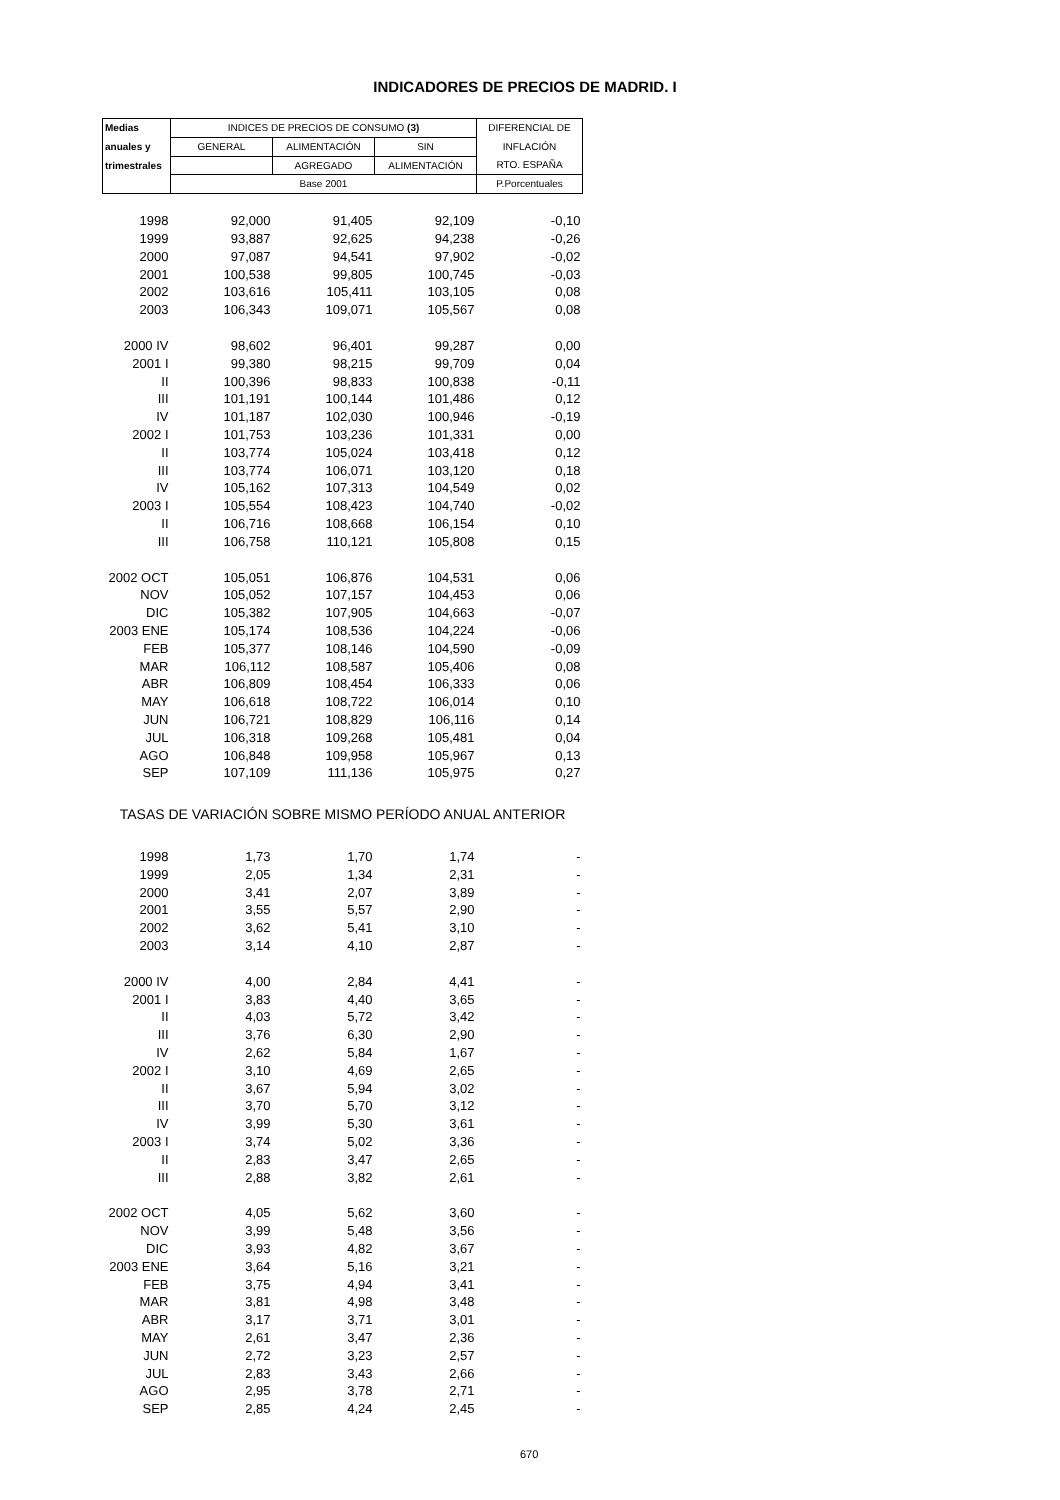INDICADORES DE PRECIOS DE MADRID. I
| Medias | INDICES DE PRECIOS DE CONSUMO (3) | | | DIFERENCIAL DE |
| --- | --- | --- | --- | --- |
| anuales y | GENERAL | ALIMENTACIÓN | SIN | INFLACIÓN |
| trimestrales | | AGREGADO | ALIMENTACIÓN | RTO. ESPAÑA |
| | Base 2001 | | | P.Porcentuales |
| 1998 | 92,000 | 91,405 | 92,109 | -0,10 |
| 1999 | 93,887 | 92,625 | 94,238 | -0,26 |
| 2000 | 97,087 | 94,541 | 97,902 | -0,02 |
| 2001 | 100,538 | 99,805 | 100,745 | -0,03 |
| 2002 | 103,616 | 105,411 | 103,105 | 0,08 |
| 2003 | 106,343 | 109,071 | 105,567 | 0,08 |
| 2000 IV | 98,602 | 96,401 | 99,287 | 0,00 |
| 2001 I | 99,380 | 98,215 | 99,709 | 0,04 |
| II | 100,396 | 98,833 | 100,838 | -0,11 |
| III | 101,191 | 100,144 | 101,486 | 0,12 |
| IV | 101,187 | 102,030 | 100,946 | -0,19 |
| 2002 I | 101,753 | 103,236 | 101,331 | 0,00 |
| II | 103,774 | 105,024 | 103,418 | 0,12 |
| III | 103,774 | 106,071 | 103,120 | 0,18 |
| IV | 105,162 | 107,313 | 104,549 | 0,02 |
| 2003 I | 105,554 | 108,423 | 104,740 | -0,02 |
| II | 106,716 | 108,668 | 106,154 | 0,10 |
| III | 106,758 | 110,121 | 105,808 | 0,15 |
| 2002 OCT | 105,051 | 106,876 | 104,531 | 0,06 |
| NOV | 105,052 | 107,157 | 104,453 | 0,06 |
| DIC | 105,382 | 107,905 | 104,663 | -0,07 |
| 2003 ENE | 105,174 | 108,536 | 104,224 | -0,06 |
| FEB | 105,377 | 108,146 | 104,590 | -0,09 |
| MAR | 106,112 | 108,587 | 105,406 | 0,08 |
| ABR | 106,809 | 108,454 | 106,333 | 0,06 |
| MAY | 106,618 | 108,722 | 106,014 | 0,10 |
| JUN | 106,721 | 108,829 | 106,116 | 0,14 |
| JUL | 106,318 | 109,268 | 105,481 | 0,04 |
| AGO | 106,848 | 109,958 | 105,967 | 0,13 |
| SEP | 107,109 | 111,136 | 105,975 | 0,27 |
| TASAS DE VARIACIÓN SOBRE MISMO PERÍODO ANUAL ANTERIOR | | | | |
| 1998 | 1,73 | 1,70 | 1,74 | - |
| 1999 | 2,05 | 1,34 | 2,31 | - |
| 2000 | 3,41 | 2,07 | 3,89 | - |
| 2001 | 3,55 | 5,57 | 2,90 | - |
| 2002 | 3,62 | 5,41 | 3,10 | - |
| 2003 | 3,14 | 4,10 | 2,87 | - |
| 2000 IV | 4,00 | 2,84 | 4,41 | - |
| 2001 I | 3,83 | 4,40 | 3,65 | - |
| II | 4,03 | 5,72 | 3,42 | - |
| III | 3,76 | 6,30 | 2,90 | - |
| IV | 2,62 | 5,84 | 1,67 | - |
| 2002 I | 3,10 | 4,69 | 2,65 | - |
| II | 3,67 | 5,94 | 3,02 | - |
| III | 3,70 | 5,70 | 3,12 | - |
| IV | 3,99 | 5,30 | 3,61 | - |
| 2003 I | 3,74 | 5,02 | 3,36 | - |
| II | 2,83 | 3,47 | 2,65 | - |
| III | 2,88 | 3,82 | 2,61 | - |
| 2002 OCT | 4,05 | 5,62 | 3,60 | - |
| NOV | 3,99 | 5,48 | 3,56 | - |
| DIC | 3,93 | 4,82 | 3,67 | - |
| 2003 ENE | 3,64 | 5,16 | 3,21 | - |
| FEB | 3,75 | 4,94 | 3,41 | - |
| MAR | 3,81 | 4,98 | 3,48 | - |
| ABR | 3,17 | 3,71 | 3,01 | - |
| MAY | 2,61 | 3,47 | 2,36 | - |
| JUN | 2,72 | 3,23 | 2,57 | - |
| JUL | 2,83 | 3,43 | 2,66 | - |
| AGO | 2,95 | 3,78 | 2,71 | - |
| SEP | 2,85 | 4,24 | 2,45 | - |
670